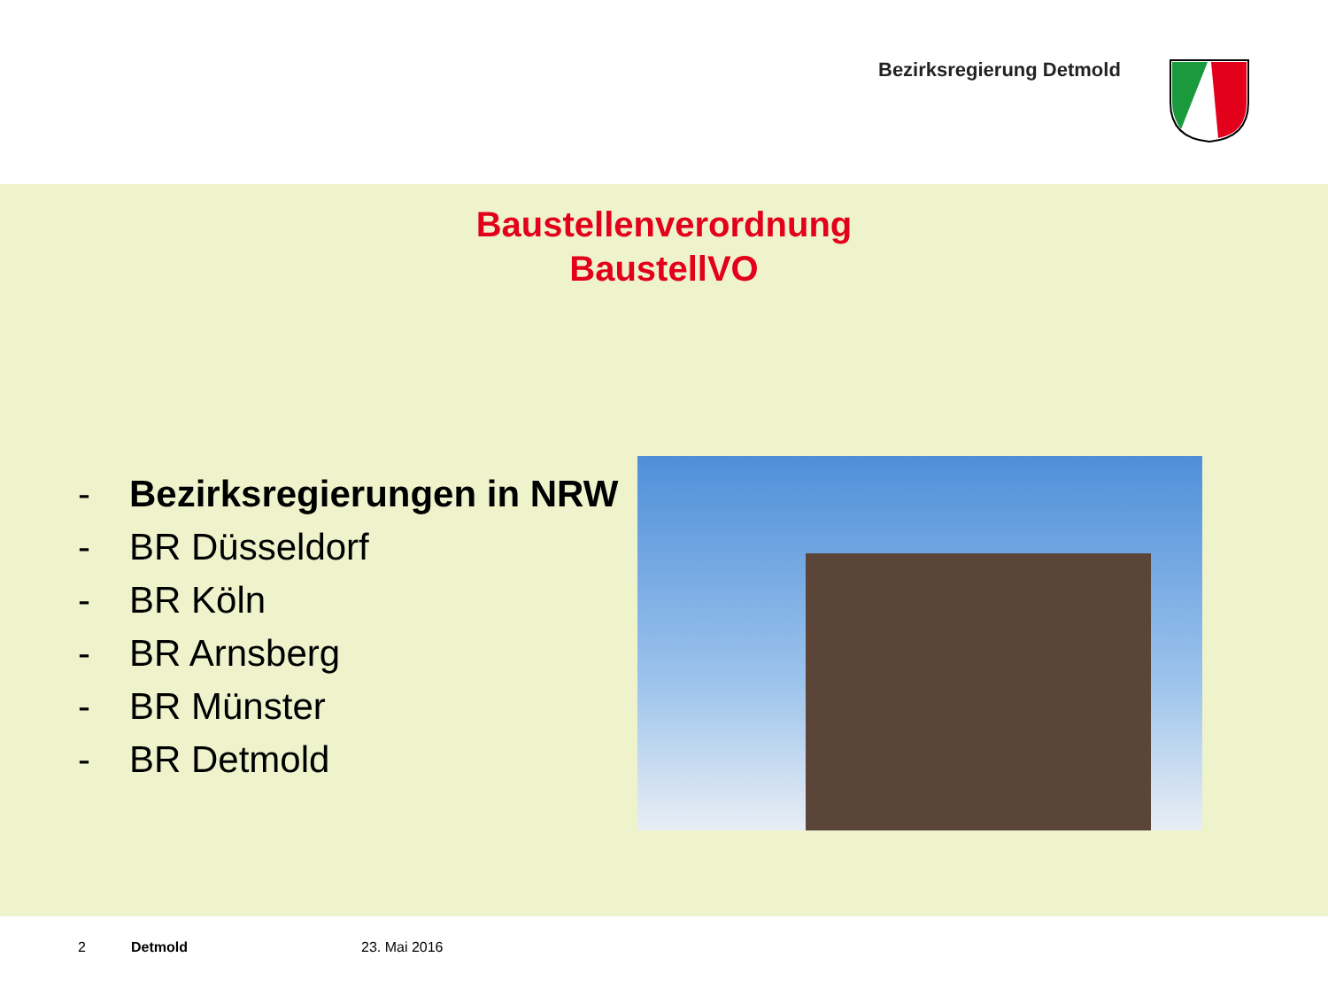Bezirksregierung Detmold
Baustellenverordnung
BaustellVO
- Bezirksregierungen in NRW
- BR Düsseldorf
- BR Köln
- BR Arnsberg
- BR Münster
- BR Detmold
2 Detmold 23. Mai 2016